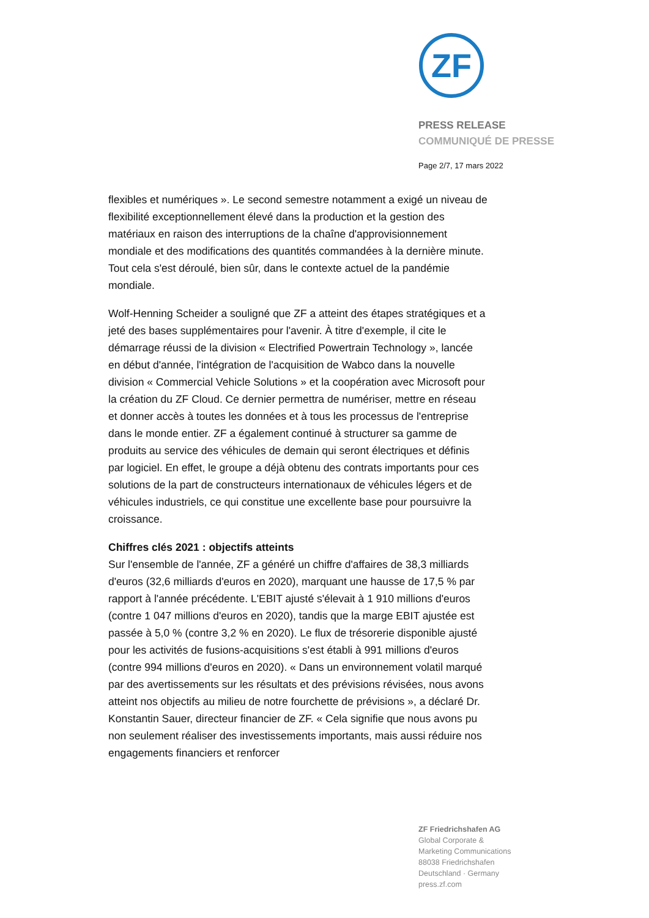ZF
PRESS RELEASE
COMMUNIQUÉ DE PRESSE
Page 2/7, 17 mars 2022
flexibles et numériques ». Le second semestre notamment a exigé un niveau de flexibilité exceptionnellement élevé dans la production et la gestion des matériaux en raison des interruptions de la chaîne d'approvisionnement mondiale et des modifications des quantités commandées à la dernière minute. Tout cela s'est déroulé, bien sûr, dans le contexte actuel de la pandémie mondiale.
Wolf-Henning Scheider a souligné que ZF a atteint des étapes stratégiques et a jeté des bases supplémentaires pour l'avenir. À titre d'exemple, il cite le démarrage réussi de la division « Electrified Powertrain Technology », lancée en début d'année, l'intégration de l'acquisition de Wabco dans la nouvelle division « Commercial Vehicle Solutions » et la coopération avec Microsoft pour la création du ZF Cloud. Ce dernier permettra de numériser, mettre en réseau et donner accès à toutes les données et à tous les processus de l'entreprise dans le monde entier. ZF a également continué à structurer sa gamme de produits au service des véhicules de demain qui seront électriques et définis par logiciel. En effet, le groupe a déjà obtenu des contrats importants pour ces solutions de la part de constructeurs internationaux de véhicules légers et de véhicules industriels, ce qui constitue une excellente base pour poursuivre la croissance.
Chiffres clés 2021 : objectifs atteints
Sur l'ensemble de l'année, ZF a généré un chiffre d'affaires de 38,3 milliards d'euros (32,6 milliards d'euros en 2020), marquant une hausse de 17,5 % par rapport à l'année précédente. L'EBIT ajusté s'élevait à 1 910 millions d'euros (contre 1 047 millions d'euros en 2020), tandis que la marge EBIT ajustée est passée à 5,0 % (contre 3,2 % en 2020). Le flux de trésorerie disponible ajusté pour les activités de fusions-acquisitions s'est établi à 991 millions d'euros (contre 994 millions d'euros en 2020). « Dans un environnement volatil marqué par des avertissements sur les résultats et des prévisions révisées, nous avons atteint nos objectifs au milieu de notre fourchette de prévisions », a déclaré Dr. Konstantin Sauer, directeur financier de ZF. « Cela signifie que nous avons pu non seulement réaliser des investissements importants, mais aussi réduire nos engagements financiers et renforcer
ZF Friedrichshafen AG
Global Corporate &
Marketing Communications
88038 Friedrichshafen
Deutschland · Germany
press.zf.com